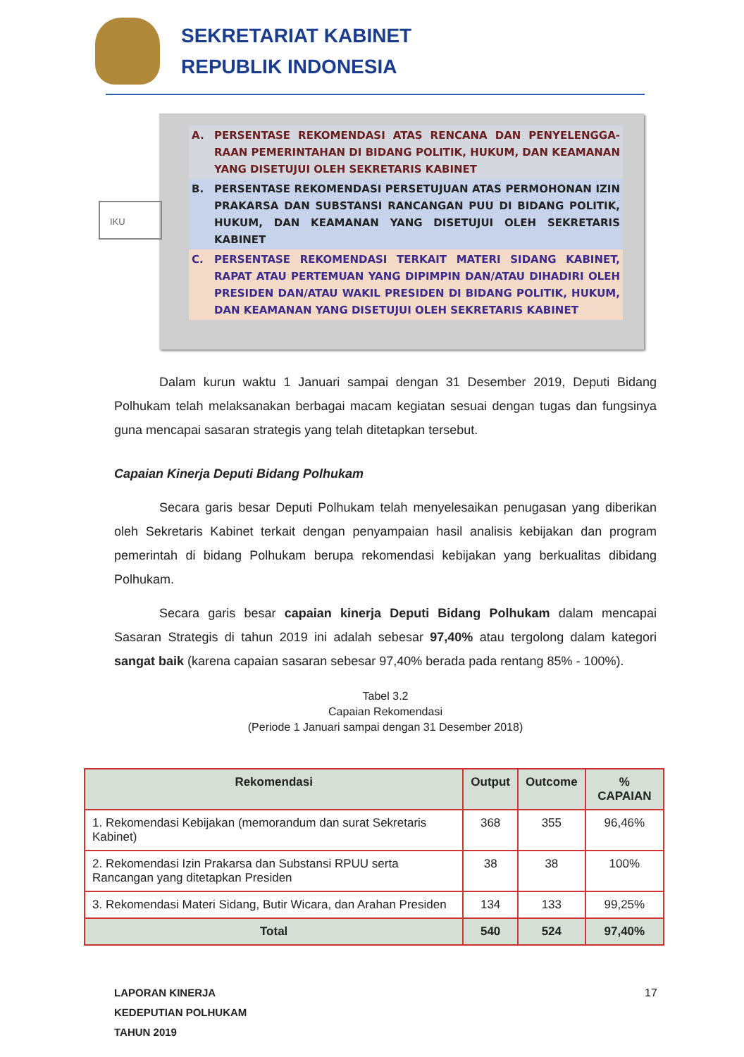SEKRETARIAT KABINET
REPUBLIK INDONESIA
A. PERSENTASE REKOMENDASI ATAS RENCANA DAN PENYELENGGA-RAAN PEMERINTAHAN DI BIDANG POLITIK, HUKUM, DAN KEAMANAN YANG DISETUJUI OLEH SEKRETARIS KABINET
B. PERSENTASE REKOMENDASI PERSETUJUAN ATAS PERMOHONAN IZIN PRAKARSA DAN SUBSTANSI RANCANGAN PUU DI BIDANG POLITIK, HUKUM, DAN KEAMANAN YANG DISETUJUI OLEH SEKRETARIS KABINET
C. PERSENTASE REKOMENDASI TERKAIT MATERI SIDANG KABINET, RAPAT ATAU PERTEMUAN YANG DIPIMPIN DAN/ATAU DIHADIRI OLEH PRESIDEN DAN/ATAU WAKIL PRESIDEN DI BIDANG POLITIK, HUKUM, DAN KEAMANAN YANG DISETUJUI OLEH SEKRETARIS KABINET
IKU
Dalam kurun waktu 1 Januari sampai dengan 31 Desember 2019, Deputi Bidang Polhukam telah melaksanakan berbagai macam kegiatan sesuai dengan tugas dan fungsinya guna mencapai sasaran strategis yang telah ditetapkan tersebut.
Capaian Kinerja Deputi Bidang Polhukam
Secara garis besar Deputi Polhukam telah menyelesaikan penugasan yang diberikan oleh Sekretaris Kabinet terkait dengan penyampaian hasil analisis kebijakan dan program pemerintah di bidang Polhukam berupa rekomendasi kebijakan yang berkualitas dibidang Polhukam.
Secara garis besar capaian kinerja Deputi Bidang Polhukam dalam mencapai Sasaran Strategis di tahun 2019 ini adalah sebesar 97,40% atau tergolong dalam kategori sangat baik (karena capaian sasaran sebesar 97,40% berada pada rentang 85% - 100%).
Tabel 3.2
Capaian Rekomendasi
(Periode 1 Januari sampai dengan 31 Desember 2018)
| Rekomendasi | Output | Outcome | % CAPAIAN |
| --- | --- | --- | --- |
| 1. Rekomendasi Kebijakan (memorandum dan surat Sekretaris Kabinet) | 368 | 355 | 96,46% |
| 2. Rekomendasi Izin Prakarsa dan Substansi RPUU serta Rancangan yang ditetapkan Presiden | 38 | 38 | 100% |
| 3. Rekomendasi Materi Sidang, Butir Wicara, dan Arahan Presiden | 134 | 133 | 99,25% |
| Total | 540 | 524 | 97,40% |
LAPORAN KINERJA
KEDEPUTIAN POLHUKAM
TAHUN 2019
17